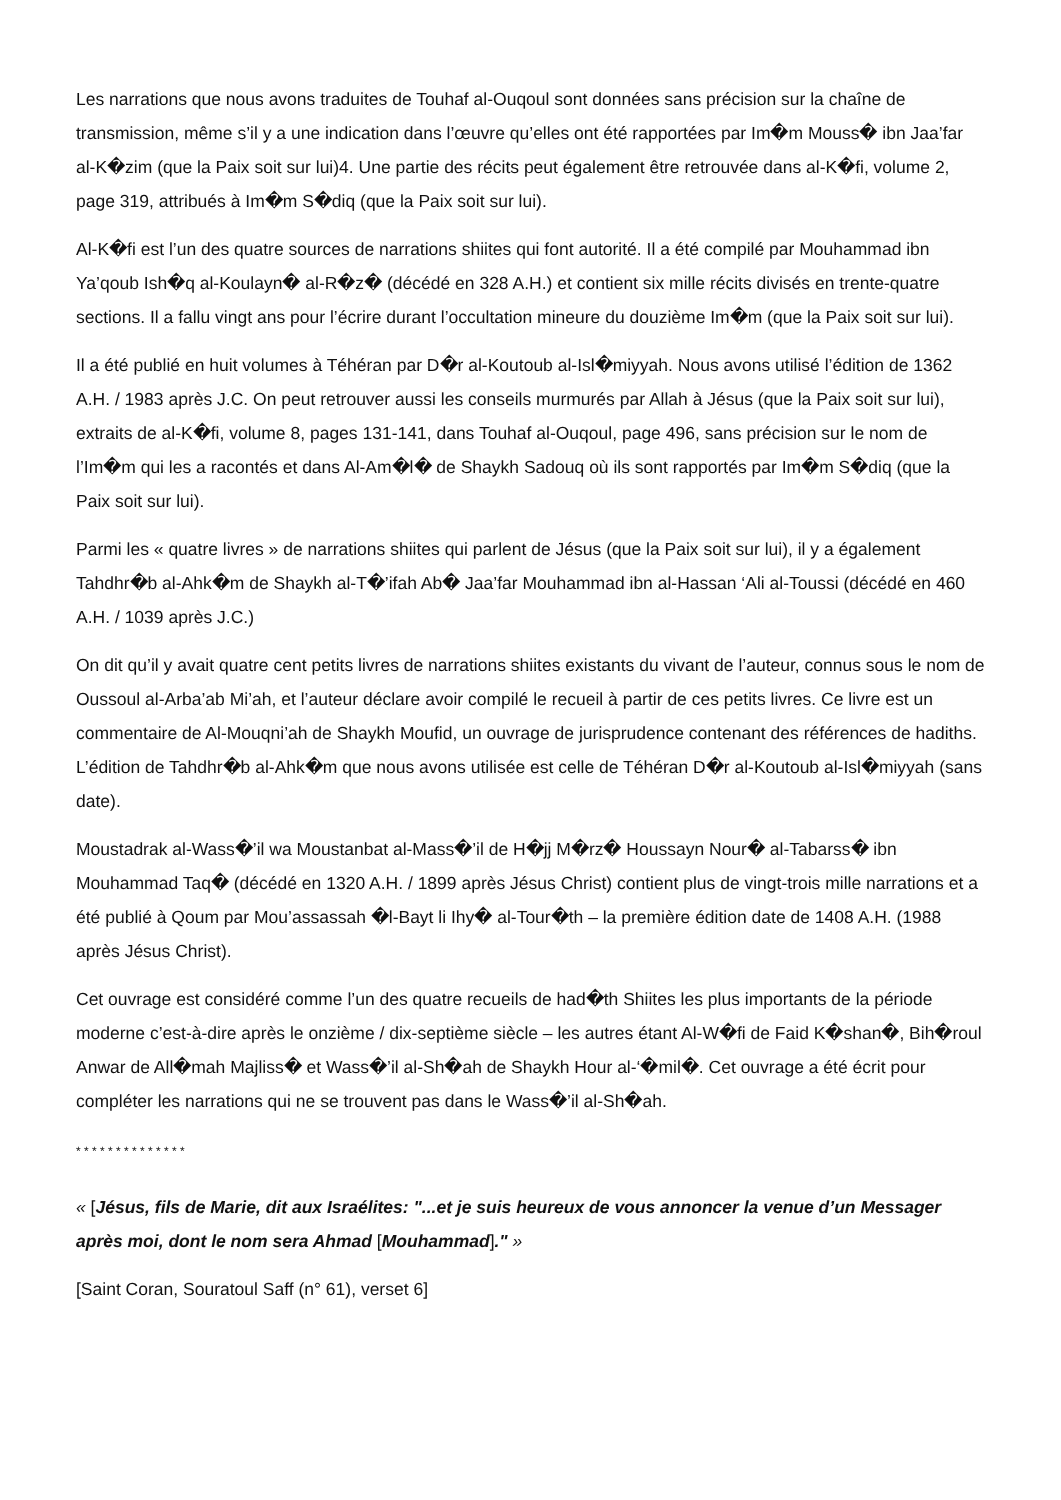Les narrations que nous avons traduites de Touhaf al-Ouqoul sont données sans précision sur la chaîne de transmission, même s’il y a une indication dans l’œuvre qu’elles ont été rapportées par Im�m Mouss� ibn Jaa’far al-K�zim (que la Paix soit sur lui)4. Une partie des récits peut également être retrouvée dans al-K�fi, volume 2, page 319, attribués à Im�m S�diq (que la Paix soit sur lui).
Al-K�fi est l’un des quatre sources de narrations shiites qui font autorité. Il a été compilé par Mouhammad ibn Ya’qoub Ish�q al-Koulayn� al-R�z� (décédé en 328 A.H.) et contient six mille récits divisés en trente-quatre sections. Il a fallu vingt ans pour l’écrire durant l’occultation mineure du douzième Im�m (que la Paix soit sur lui).
Il a été publié en huit volumes à Téhéran par D�r al-Koutoub al-Isl�miyyah. Nous avons utilisé l’édition de 1362 A.H. / 1983 après J.C. On peut retrouver aussi les conseils murmurés par Allah à Jésus (que la Paix soit sur lui), extraits de al-K�fi, volume 8, pages 131-141, dans Touhaf al-Ouqoul, page 496, sans précision sur le nom de l’Im�m qui les a racontés et dans Al-Am�l� de Shaykh Sadouq où ils sont rapportés par Im�m S�diq (que la Paix soit sur lui).
Parmi les « quatre livres » de narrations shiites qui parlent de Jésus (que la Paix soit sur lui), il y a également Tahdhr�b al-Ahk�m de Shaykh al-T�’ifah Ab� Jaa’far Mouhammad ibn al-Hassan ‘Ali al-Toussi (décédé en 460 A.H. / 1039 après J.C.)
On dit qu’il y avait quatre cent petits livres de narrations shiites existants du vivant de l’auteur, connus sous le nom de Oussoul al-Arba’ab Mi’ah, et l’auteur déclare avoir compilé le recueil à partir de ces petits livres. Ce livre est un commentaire de Al-Mouqni’ah de Shaykh Moufid, un ouvrage de jurisprudence contenant des références de hadiths. L’édition de Tahdhr�b al-Ahk�m que nous avons utilisée est celle de Téhéran D�r al-Koutoub al-Isl�miyyah (sans date).
Moustadrak al-Wass�’il wa Moustanbat al-Mass�’il de H�jj M�rz� Houssayn Nour� al-Tabarss� ibn Mouhammad Taq� (décédé en 1320 A.H. / 1899 après Jésus Christ) contient plus de vingt-trois mille narrations et a été publié à Qoum par Mou’assassah �l-Bayt li Ihy� al-Tour�th – la première édition date de 1408 A.H. (1988 après Jésus Christ).
Cet ouvrage est considéré comme l’un des quatre recueils de had�th Shiites les plus importants de la période moderne c’est-à-dire après le onzième / dix-septième siècle – les autres étant Al-W�fi de Faid K�shan�, Bih�roul Anwar de All�mah Majliss� et Wass�’il al-Sh�ah de Shaykh Hour al-‘�mil�. Cet ouvrage a été écrit pour compléter les narrations qui ne se trouvent pas dans le Wass�’il al-Sh�ah.
* * * * * * * * * * * * * *
« [Jésus, fils de Marie, dit aux Israélites: "...et je suis heureux de vous annoncer la venue d’un Messager après moi, dont le nom sera Ahmad [Mouhammad]." »
[Saint Coran, Souratoul Saff (n° 61), verset 6]